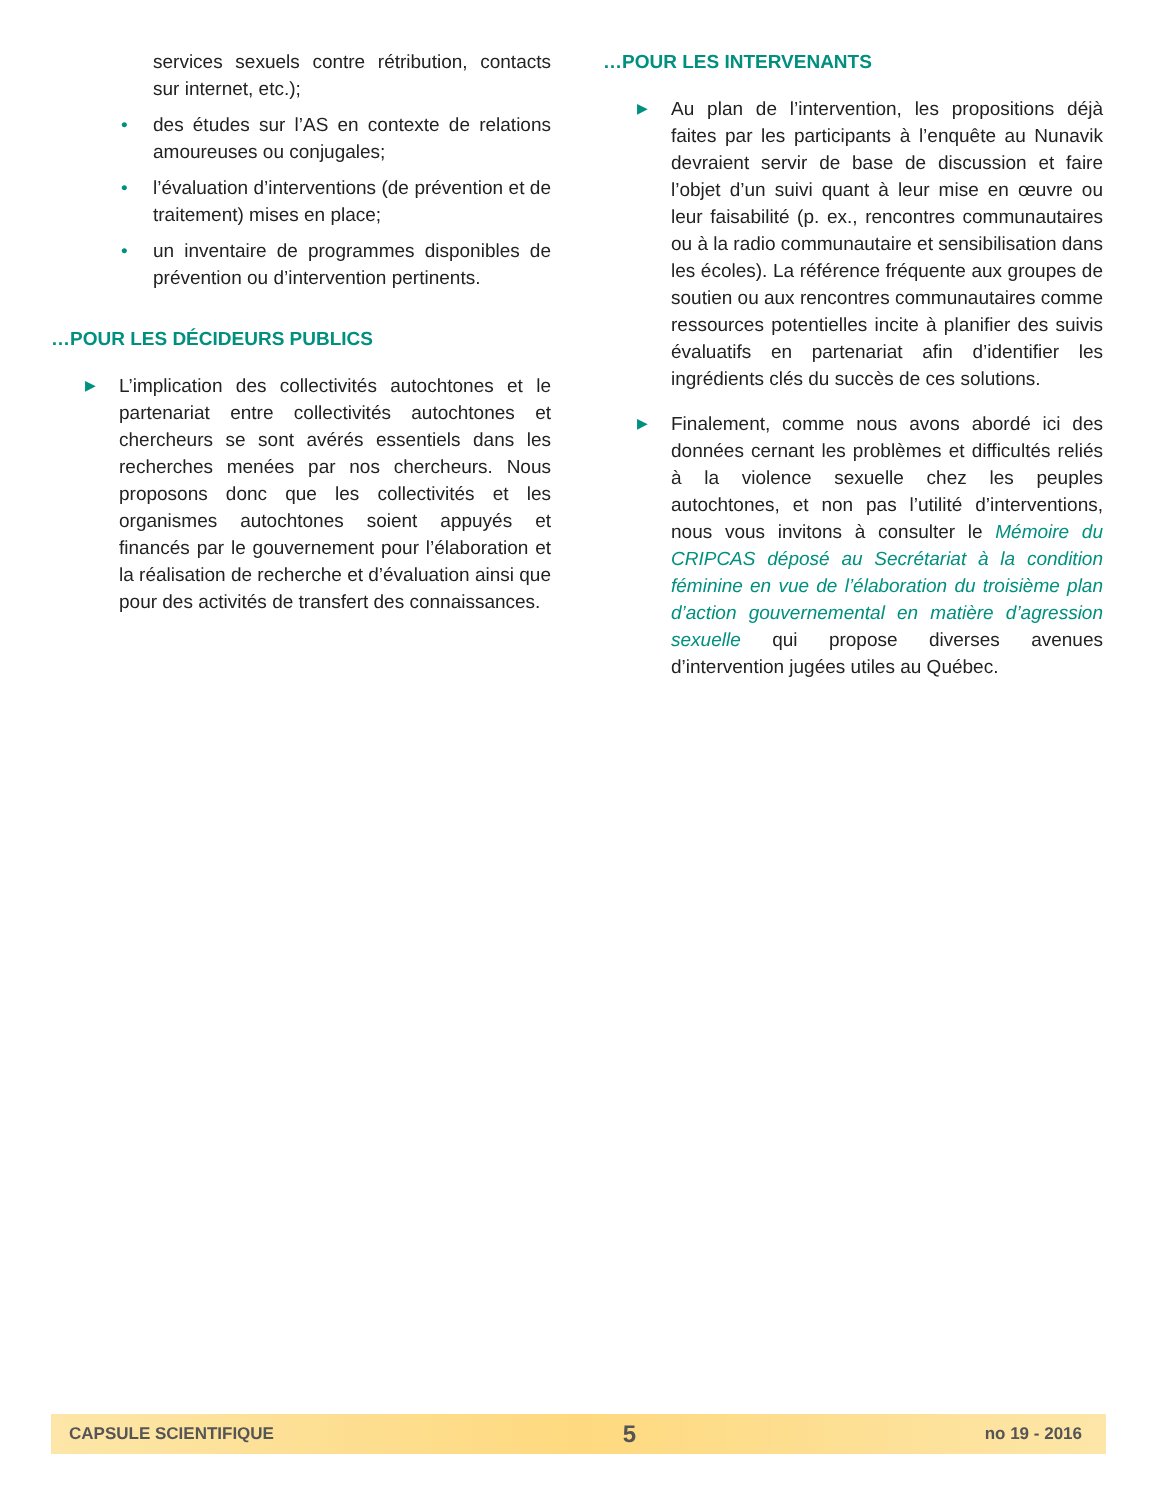services sexuels contre rétribution, contacts sur internet, etc.);
• des études sur l’AS en contexte de relations amoureuses ou conjugales;
• l’évaluation d’interventions (de prévention et de traitement) mises en place;
• un inventaire de programmes disponibles de prévention ou d’intervention pertinents.
…POUR LES DÉCIDEURS PUBLICS
▶ L’implication des collectivités autochtones et le partenariat entre collectivités autochtones et chercheurs se sont avérés essentiels dans les recherches menées par nos chercheurs. Nous proposons donc que les collectivités et les organismes autochtones soient appuyés et financés par le gouvernement pour l’élaboration et la réalisation de recherche et d’évaluation ainsi que pour des activités de transfert des connaissances.
…POUR LES INTERVENANTS
▶ Au plan de l’intervention, les propositions déjà faites par les participants à l’enquête au Nunavik devraient servir de base de discussion et faire l’objet d’un suivi quant à leur mise en œuvre ou leur faisabilité (p. ex., rencontres communautaires ou à la radio communautaire et sensibilisation dans les écoles). La référence fréquente aux groupes de soutien ou aux rencontres communautaires comme ressources potentielles incite à planifier des suivis évaluatifs en partenariat afin d’identifier les ingrédients clés du succès de ces solutions.
▶ Finalement, comme nous avons abordé ici des données cernant les problèmes et difficultés reliés à la violence sexuelle chez les peuples autochtones, et non pas l’utilité d’interventions, nous vous invitons à consulter le Mémoire du CRIPCAS déposé au Secrétariat à la condition féminine en vue de l’élaboration du troisième plan d’action gouvernemental en matière d’agression sexuelle qui propose diverses avenues d’intervention jugées utiles au Québec.
CAPSULE SCIENTIFIQUE 5 no 19 - 2016